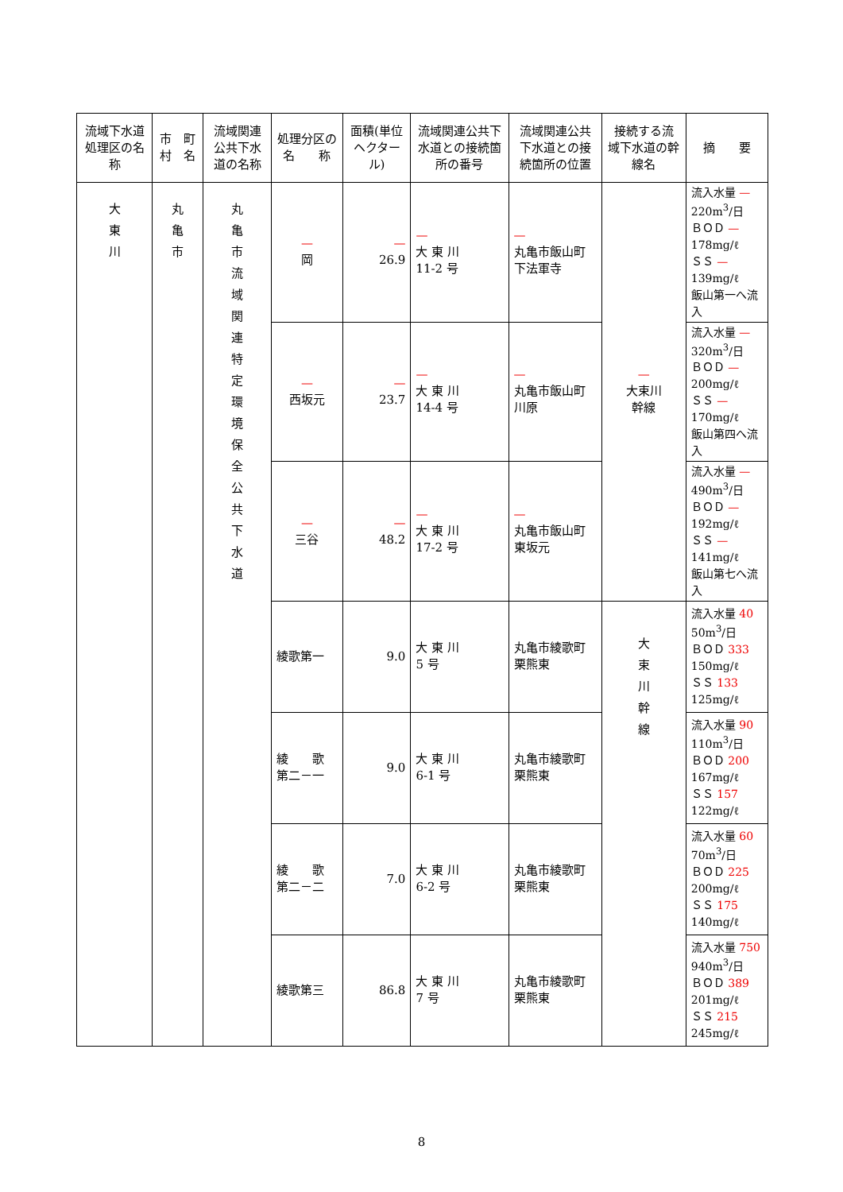| 流域下水道処理区の名 称 | 市 町村 名 | 流域関連公共下水道の名称 | 処理分区の名 称 | 面積(単位ヘクタール) | 流域関連公共下水道との接続箇所の番号 | 流域関連公共下水道との接続箇所の位置 | 接続する流 域下水道の幹線名 | 摘 要 |
| --- | --- | --- | --- | --- | --- | --- | --- | --- |
| 大 東 川 | 丸 亀 市 | 丸 亀 市 流 域 関 連 特 定 環 境 保 全 公 共 下 水 道 | — 岡 | — 26.9 | — 大 東 川 11-2 号 | — 丸亀市飯山町 下法軍寺 | — 大束川 幹線 | 流入水量 — 220m<sup>3</sup>/日 ＢＯＤ — 178mg/ℓ ＳＳ — 139mg/ℓ 飯山第一へ流入 |
| | | | — 西坂元 | — 23.7 | — 大 東 川 14-4 号 | — 丸亀市飯山町 川原 | | 流入水量 — 320m<sup>3</sup>/日 ＢＯＤ — 200mg/ℓ ＳＳ — 170mg/ℓ 飯山第四へ流入 |
| | | | — 三谷 | — 48.2 | — 大 東 川 17-2 号 | — 丸亀市飯山町 東坂元 | | 流入水量 — 490m<sup>3</sup>/日 ＢＯＤ — 192mg/ℓ ＳＳ — 141mg/ℓ 飯山第七へ流入 |
| | | | 綾歌第一 | 9.0 | 大 東 川 5 号 | 丸亀市綾歌町 栗熊東 | 大 束 川 幹 線 | 流入水量 40 50m<sup>3</sup>/日 ＢＯＤ 333 150mg/ℓ ＳＳ 133 125mg/ℓ |
| | | | 綾 歌 第二－一 | 9.0 | 大 東 川 6-1 号 | 丸亀市綾歌町 栗熊東 | | 流入水量 90 110m<sup>3</sup>/日 ＢＯＤ 200 167mg/ℓ ＳＳ 157 122mg/ℓ |
| | | | 綾 歌 第二－二 | 7.0 | 大 東 川 6-2 号 | 丸亀市綾歌町 栗熊東 | | 流入水量 60 70m<sup>3</sup>/日 ＢＯＤ 225 200mg/ℓ ＳＳ 175 140mg/ℓ |
| | | | 綾歌第三 | 86.8 | 大 東 川 7 号 | 丸亀市綾歌町 栗熊東 | | 流入水量 750 940m<sup>3</sup>/日 ＢＯＤ 389 201mg/ℓ ＳＳ 215 245mg/ℓ |
8